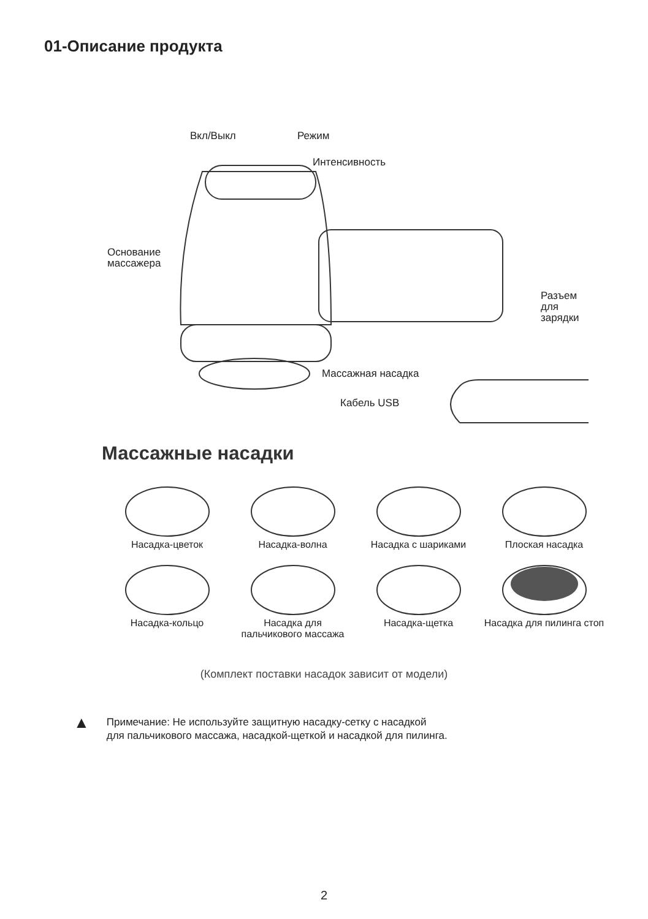01-Описание продукта
Вкл/Выкл Режим
Интенсивность
Основание
массажера
Разъем
для
зарядки
Массажная насадка
Кабель USB
Массажные насадки
Насадка-цветок
Насадка-волна
Насадка с шариками
Плоская насадка
Насадка-кольцо
Насадка для
пальчикового массажа
Насадка-щетка
Насадка для пилинга стоп
(Комплект поставки насадок зависит от модели)
▲
Примечание: Не используйте защитную насадку-сетку с насадкой
для пальчикового массажа, насадкой-щеткой и насадкой для пилинга.
2